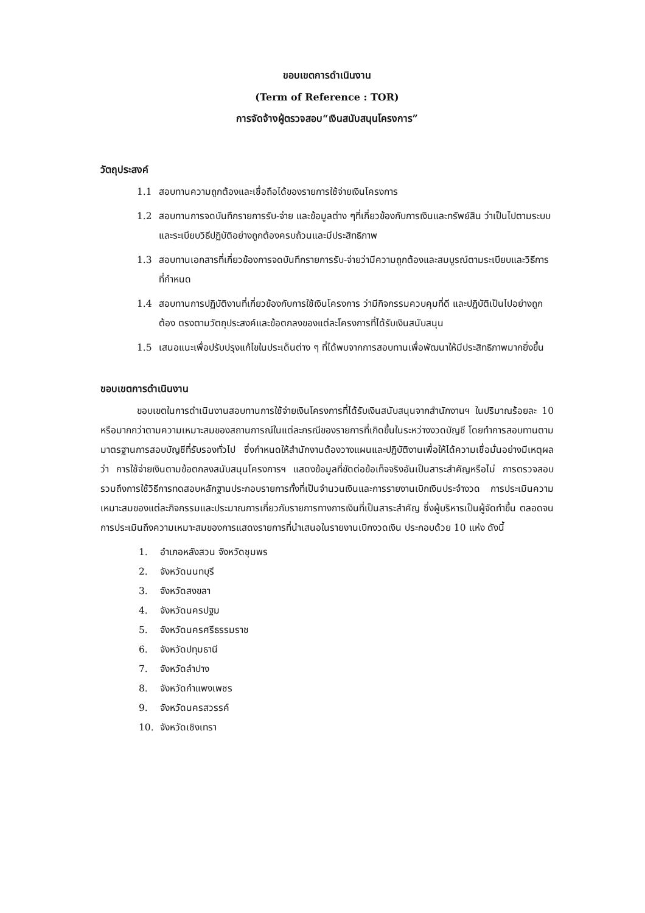ขอบเขตการดำเนินงาน
(Term of Reference : TOR)
การจัดจ้างผู้ตรวจสอบ“เงินสนับสนุนโครงการ”
วัตถุประสงค์
1.1 สอบทานความถูกต้องและเชื่อถือได้ของรายการใช้จ่ายเงินโครงการ
1.2 สอบทานการจดบันทึกรายการรับ-จ่าย และข้อมูลต่าง ๆที่เกี่ยวข้องกับการเงินและทรัพย์สิน ว่าเป็นไปตามระบบและระเบียบวิธีปฏิบัติอย่างถูกต้องครบถ้วนและมีประสิทธิภาพ
1.3 สอบทานเอกสารที่เกี่ยวข้องการจดบันทึกรายการรับ-จ่ายว่ามีความถูกต้องและสมบูรณ์ตามระเบียบและวิธีการที่กำหนด
1.4 สอบทานการปฏิบัติงานที่เกี่ยวข้องกับการใช้เงินโครงการ ว่ามีกิจกรรมควบคุมที่ดี และปฏิบัติเป็นไปอย่างถูกต้อง ตรงตามวัตถุประสงค์และข้อตกลงของแต่ละโครงการที่ได้รับเงินสนับสนุน
1.5 เสนอแนะเพื่อปรับปรุงแก้ไขในประเด็นต่าง ๆ ที่ได้พบจากการสอบทานเพื่อพัฒนาให้มีประสิทธิภาพมากยิ่งขึ้น
ขอบเขตการดำเนินงาน
ขอบเขตในการดำเนินงานสอบทานการใช้จ่ายเงินโครงการที่ได้รับเงินสนับสนุนจากสำนักงานฯ ในปริมาณร้อยละ 10 หรือมากกว่าตามความเหมาะสมของสถานการณ์ในแต่ละกรณีของรายการที่เกิดขึ้นในระหว่างงวดบัญชี โดยทำการสอบทานตามมาตรฐานการสอบบัญชีที่รับรองทั่วไป ซึ่งกำหนดให้สำนักงานต้องวางแผนและปฏิบัติงานเพื่อให้ได้ความเชื่อมั่นอย่างมีเหตุผลว่า การใช้จ่ายเงินตามข้อตกลงสนับสนุนโครงการฯ แสดงข้อมูลที่ขัดต่อข้อเท็จจริงอันเป็นสาระสำคัญหรือไม่ การตรวจสอบรวมถึงการใช้วิธีการทดสอบหลักฐานประกอบรายการทั้งที่เป็นจำนวนเงินและการรายงานเบิกเงินประจำงวด การประเมินความเหมาะสมของแต่ละกิจกรรมและประมาณการเกี่ยวกับรายการทางการเงินที่เป็นสาระสำคัญ ซึ่งผู้บริหารเป็นผู้จัดทำขึ้น ตลอดจนการประเมินถึงความเหมาะสมของการแสดงรายการที่นำเสนอในรายงานเบิกงวดเงิน ประกอบด้วย 10 แห่ง ดังนี้
1. อำเภอหลังสวน จังหวัดชุมพร
2. จังหวัดนนทบุรี
3. จังหวัดสงขลา
4. จังหวัดนครปฐม
5. จังหวัดนครศรีธรรมราช
6. จังหวัดปทุมธานี
7. จังหวัดลำปาง
8. จังหวัดกำแพงเพชร
9. จังหวัดนครสวรรค์
10. จังหวัดเชิงเทรา